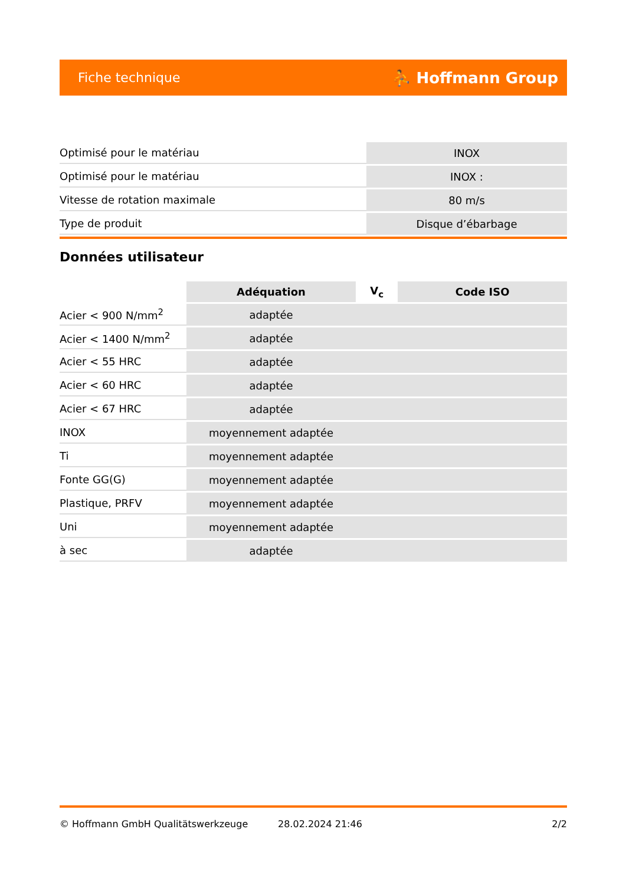Fiche technique ⛹ Hoffmann Group
| Optimisé pour le matériau | INOX |
| Optimisé pour le matériau | INOX : |
| Vitesse de rotation maximale | 80 m/s |
| Type de produit | Disque d’ébarbage |
Données utilisateur
| | Adéquation | V<sub>c</sub> | Code ISO |
| --- | --- | --- | --- |
| Acier < 900 N/mm<sup>2</sup> | adaptée | | |
| Acier < 1400 N/mm<sup>2</sup> | adaptée | | |
| Acier < 55 HRC | adaptée | | |
| Acier < 60 HRC | adaptée | | |
| Acier < 67 HRC | adaptée | | |
| INOX | moyennement adaptée | | |
| Ti | moyennement adaptée | | |
| Fonte GG(G) | moyennement adaptée | | |
| Plastique, PRFV | moyennement adaptée | | |
| Uni | moyennement adaptée | | |
| à sec | adaptée | | |
© Hoffmann GmbH Qualitätswerkzeuge 28.02.2024 21:46 2/2